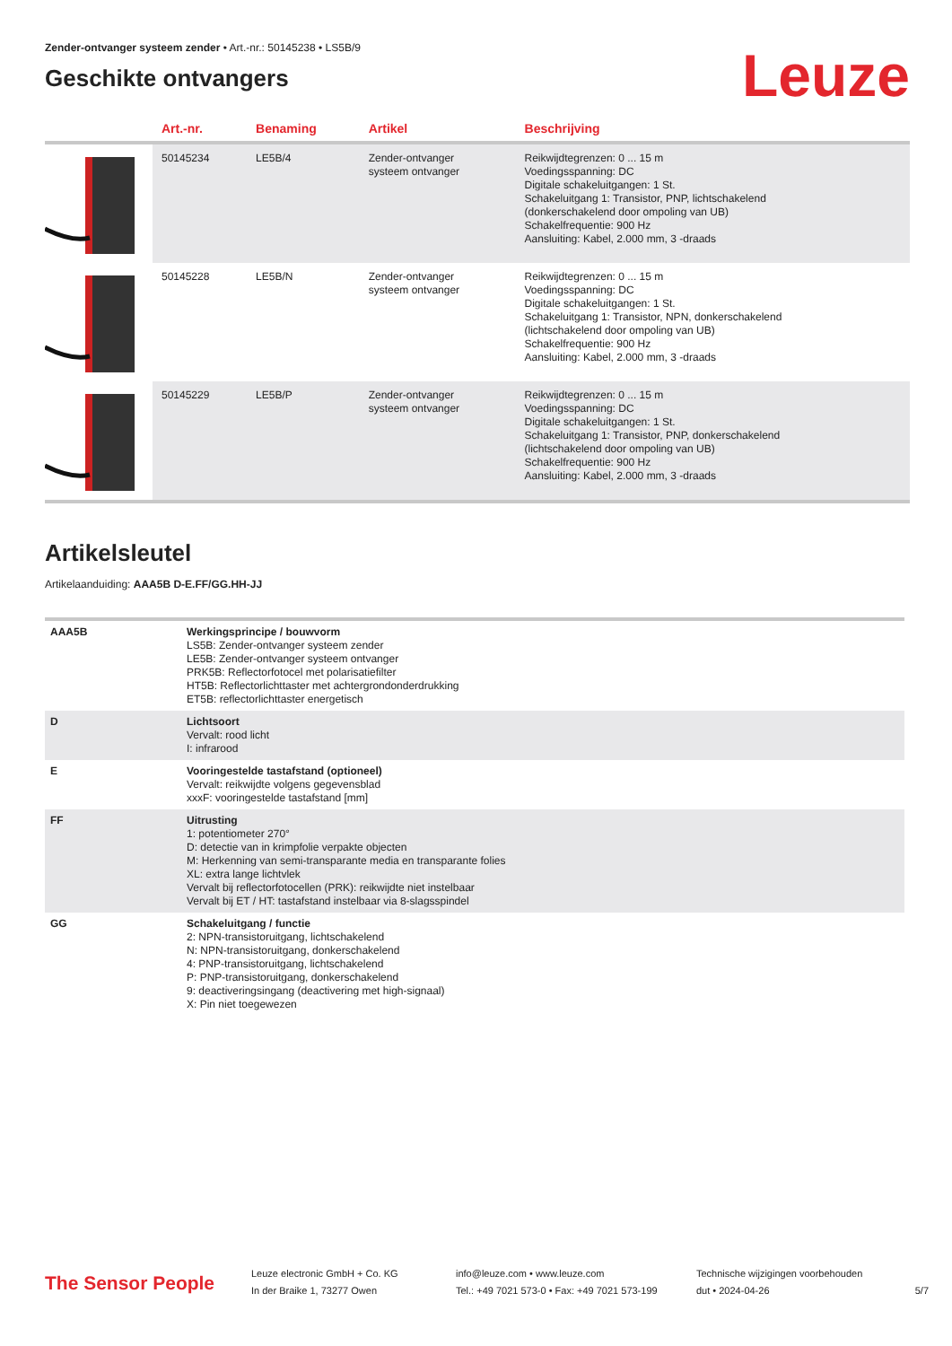Zender-ontvanger systeem zender • Art.-nr.: 50145238 • LS5B/9
Geschikte ontvangers
Leuze
| . | Art.-nr. | Benaming | Artikel | Beschrijving |
| --- | --- | --- | --- | --- |
| | 50145234 | LE5B/4 | Zender-ontvanger systeem ontvanger | Reikwijdtegrenzen: 0 ... 15 m Voedingsspanning: DC Digitale schakeluitgangen: 1 St. Schakeluitgang 1: Transistor, PNP, lichtschakelend (donkerschakelend door ompoling van UB) Schakelfrequentie: 900 Hz Aansluiting: Kabel, 2.000 mm, 3 -draads |
| | 50145228 | LE5B/N | Zender-ontvanger systeem ontvanger | Reikwijdtegrenzen: 0 ... 15 m Voedingsspanning: DC Digitale schakeluitgangen: 1 St. Schakeluitgang 1: Transistor, NPN, donkerschakelend (lichtschakelend door ompoling van UB) Schakelfrequentie: 900 Hz Aansluiting: Kabel, 2.000 mm, 3 -draads |
| | 50145229 | LE5B/P | Zender-ontvanger systeem ontvanger | Reikwijdtegrenzen: 0 ... 15 m Voedingsspanning: DC Digitale schakeluitgangen: 1 St. Schakeluitgang 1: Transistor, PNP, donkerschakelend (lichtschakelend door ompoling van UB) Schakelfrequentie: 900 Hz Aansluiting: Kabel, 2.000 mm, 3 -draads |
Artikelsleutel
Artikelaanduiding: AAA5B D-E.FF/GG.HH-JJ
| AAA5B | Werkingsprincipe / bouwvorm LS5B: Zender-ontvanger systeem zender LE5B: Zender-ontvanger systeem ontvanger PRK5B: Reflectorfotocel met polarisatiefilter HT5B: Reflectorlichttaster met achtergrondonderdrukking ET5B: reflectorlichttaster energetisch |
| D | Lichtsoort Vervalt: rood licht I: infrarood |
| E | Vooringestelde tastafstand (optioneel) Vervalt: reikwijdte volgens gegevensblad xxxF: vooringestelde tastafstand [mm] |
| FF | Uitrusting 1: potentiometer 270° D: detectie van in krimpfolie verpakte objecten M: Herkenning van semi-transparante media en transparante folies XL: extra lange lichtvlek Vervalt bij reflectorfotocellen (PRK): reikwijdte niet instelbaar Vervalt bij ET / HT: tastafstand instelbaar via 8-slagsspindel |
| GG | Schakeluitgang / functie 2: NPN-transistoruitgang, lichtschakelend N: NPN-transistoruitgang, donkerschakelend 4: PNP-transistoruitgang, lichtschakelend P: PNP-transistoruitgang, donkerschakelend 9: deactiveringsingang (deactivering met high-signaal) X: Pin niet toegewezen |
The Sensor People
Leuze electronic GmbH + Co. KG
In der Braike 1, 73277 Owen
info@leuze.com • www.leuze.com
Tel.: +49 7021 573-0 • Fax: +49 7021 573-199
Technische wijzigingen voorbehouden
dut • 2024-04-26
5/7